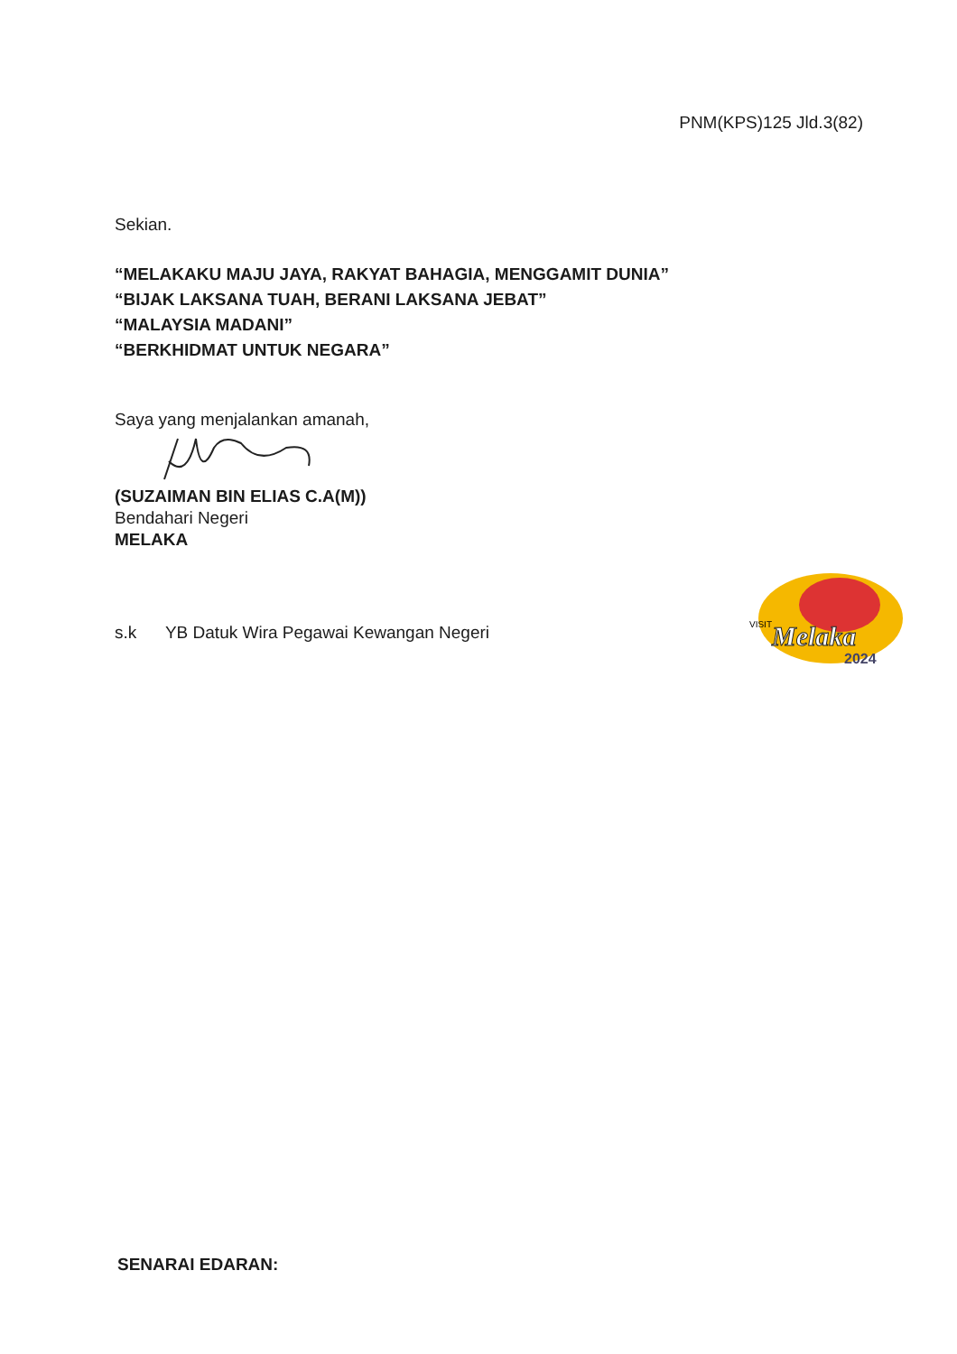PNM(KPS)125 Jld.3(82)
Sekian.
“MELAKAKU MAJU JAYA, RAKYAT BAHAGIA, MENGGAMIT DUNIA”
“BIJAK LAKSANA TUAH, BERANI LAKSANA JEBAT”
“MALAYSIA MADANI”
“BERKHIDMAT UNTUK NEGARA”
Saya yang menjalankan amanah,
(SUZAIMAN BIN ELIAS C.A(M))
Bendahari Negeri
MELAKA
s.k YB Datuk Wira Pegawai Kewangan Negeri
VISIT
Melaka
2024
SENARAI EDARAN: